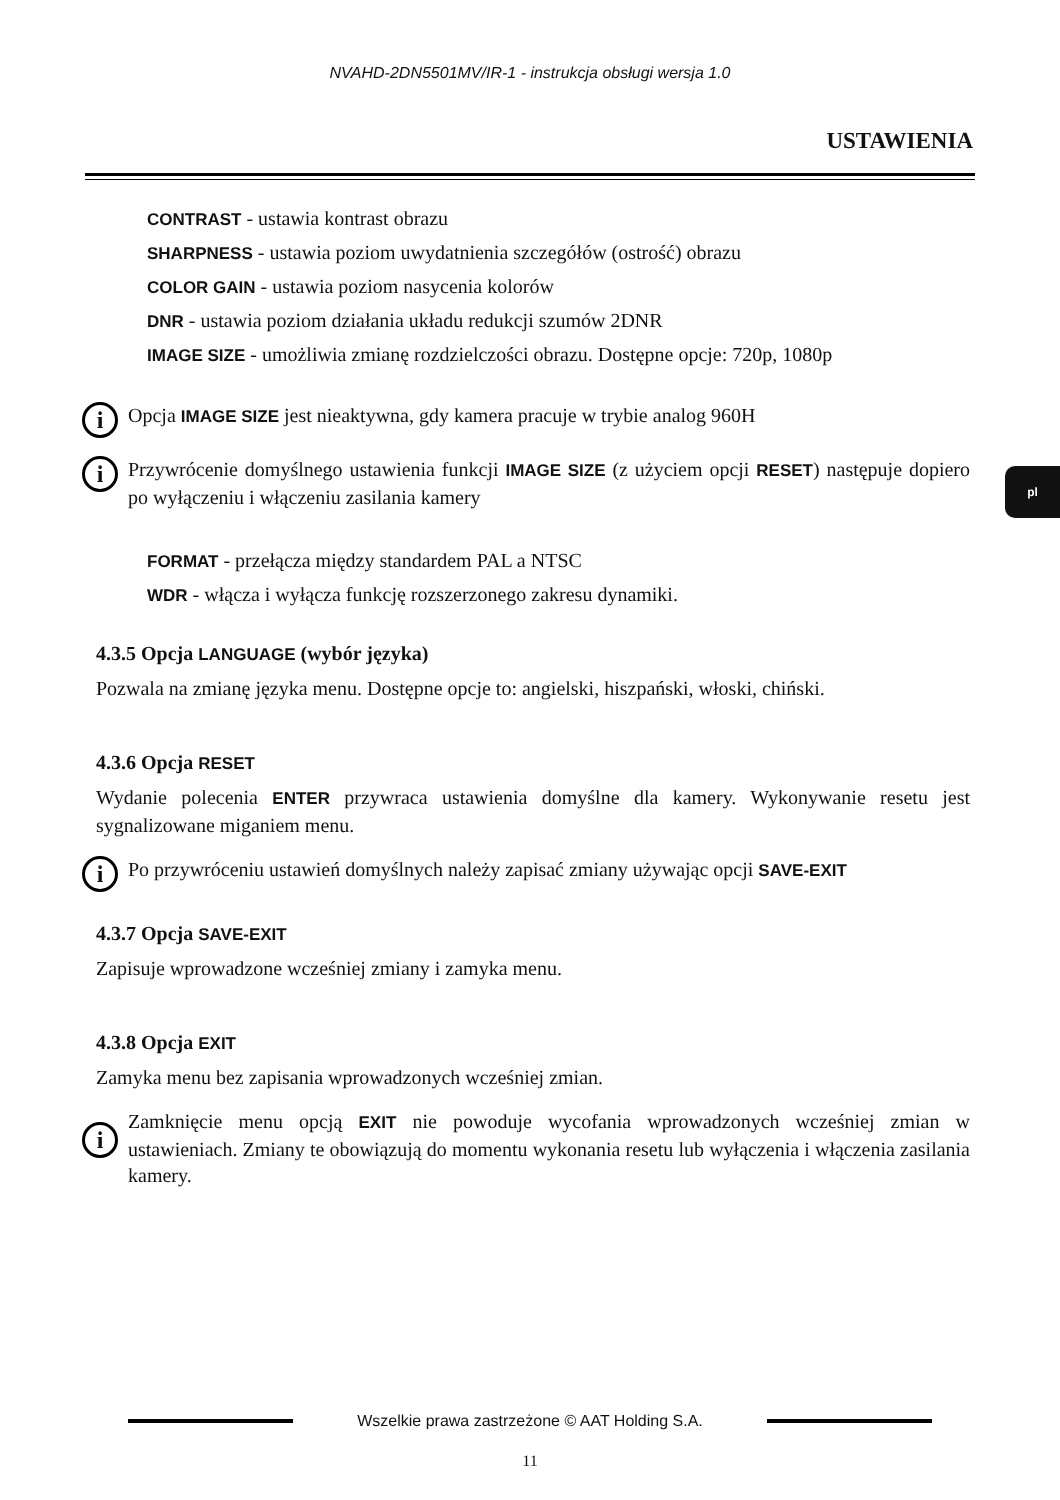NVAHD-2DN5501MV/IR-1 - instrukcja obsługi wersja 1.0
USTAWIENIA
pl
CONTRAST - ustawia kontrast obrazu
SHARPNESS - ustawia poziom uwydatnienia szczegółów (ostrość) obrazu
COLOR GAIN - ustawia poziom nasycenia kolorów
DNR - ustawia poziom działania układu redukcji szumów 2DNR
IMAGE SIZE - umożliwia zmianę rozdzielczości obrazu. Dostępne opcje: 720p, 1080p
i
Opcja IMAGE SIZE jest nieaktywna, gdy kamera pracuje w trybie analog 960H
i
Przywrócenie domyślnego ustawienia funkcji IMAGE SIZE (z użyciem opcji RESET) następuje dopiero po wyłączeniu i włączeniu zasilania kamery
FORMAT - przełącza między standardem PAL a NTSC
WDR - włącza i wyłącza funkcję rozszerzonego zakresu dynamiki.
4.3.5 Opcja LANGUAGE (wybór języka)
Pozwala na zmianę języka menu. Dostępne opcje to: angielski, hiszpański, włoski, chiński.
4.3.6 Opcja RESET
Wydanie polecenia ENTER przywraca ustawienia domyślne dla kamery. Wykonywanie resetu jest sygnalizowane miganiem menu.
i
Po przywróceniu ustawień domyślnych należy zapisać zmiany używając opcji SAVE-EXIT
4.3.7 Opcja SAVE-EXIT
Zapisuje wprowadzone wcześniej zmiany i zamyka menu.
4.3.8 Opcja EXIT
Zamyka menu bez zapisania wprowadzonych wcześniej zmian.
i
Zamknięcie menu opcją EXIT nie powoduje wycofania wprowadzonych wcześniej zmian w ustawieniach. Zmiany te obowiązują do momentu wykonania resetu lub wyłączenia i włączenia zasilania kamery.
Wszelkie prawa zastrzeżone © AAT Holding S.A.
11